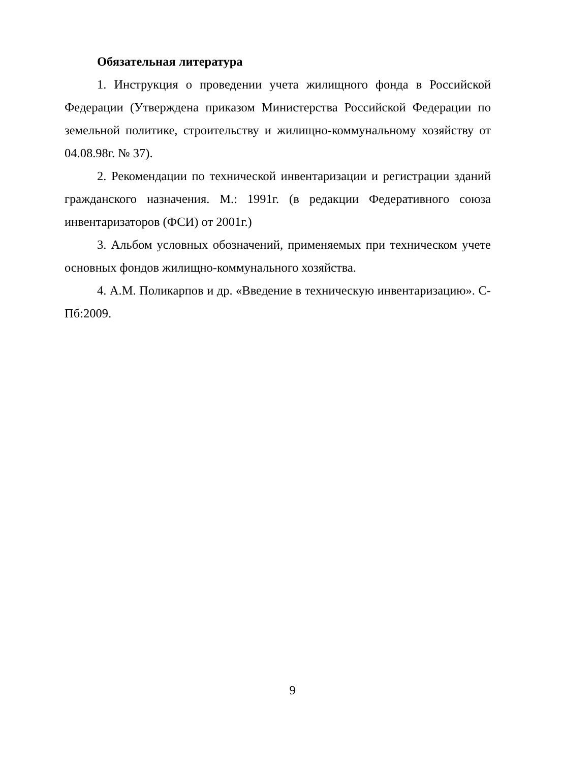Обязательная литература
1. Инструкция о проведении учета жилищного фонда в Российской Федерации (Утверждена приказом Министерства Российской Федерации по земельной политике, строительству и жилищно-коммунальному хозяйству от 04.08.98г. № 37).
2. Рекомендации по технической инвентаризации и регистрации зданий гражданского назначения. М.: 1991г. (в редакции Федеративного союза инвентаризаторов (ФСИ) от 2001г.)
3. Альбом условных обозначений, применяемых при техническом учете основных фондов жилищно-коммунального хозяйства.
4. А.М. Поликарпов и др. «Введение в техническую инвентаризацию». С-Пб:2009.
9